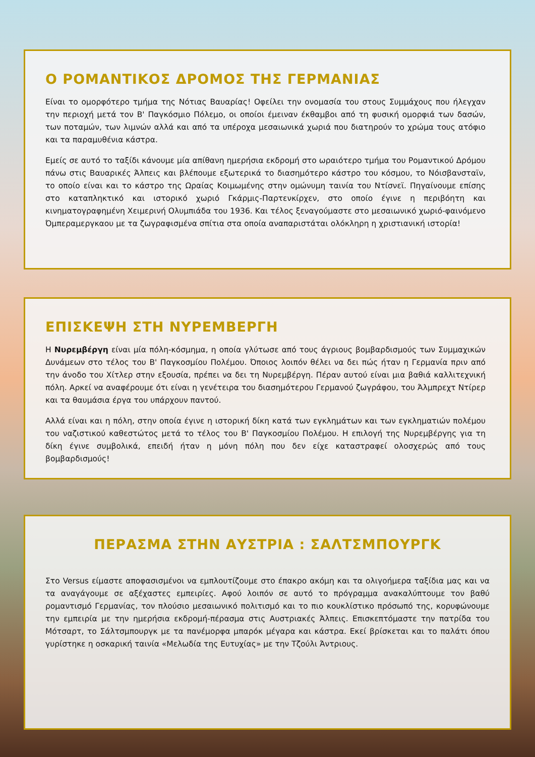Ο ΡΟΜΑΝΤΙΚΟΣ ΔΡΟΜΟΣ ΤΗΣ ΓΕΡΜΑΝΙΑΣ
Είναι το ομορφότερο τμήμα της Νότιας Βαυαρίας! Οφείλει την ονομασία του στους Συμμάχους που ήλεγχαν την περιοχή μετά τον Β' Παγκόσμιο Πόλεμο, οι οποίοι έμειναν έκθαμβοι από τη φυσική ομορφιά των δασών, των ποταμών, των λιμνών αλλά και από τα υπέροχα μεσαιωνικά χωριά που διατηρούν το χρώμα τους ατόφιο και τα παραμυθένια κάστρα.
Εμείς σε αυτό το ταξίδι κάνουμε μία απίθανη ημερήσια εκδρομή στο ωραιότερο τμήμα του Ρομαντικού Δρόμου πάνω στις Βαυαρικές Άλπεις και βλέπουμε εξωτερικά το διασημότερο κάστρο του κόσμου, το Νόισβανσταϊν, το οποίο είναι και το κάστρο της Ωραίας Κοιμωμένης στην ομώνυμη ταινία του Ντίσνεϊ. Πηγαίνουμε επίσης στο καταπληκτικό και ιστορικό χωριό Γκάρμις-Παρτενκίρχεν, στο οποίο έγινε η περιβόητη και κινηματογραφημένη Χειμερινή Ολυμπιάδα του 1936. Και τέλος ξεναγούμαστε στο μεσαιωνικό χωριό-φαινόμενο Όμπεραμεργκαου με τα ζωγραφισμένα σπίτια στα οποία αναπαριστάται ολόκληρη η χριστιανική ιστορία!
ΕΠΙΣΚΕΨΗ ΣΤΗ ΝΥΡΕΜΒΕΡΓΗ
Η Νυρεμβέργη είναι μία πόλη-κόσμημα, η οποία γλύτωσε από τους άγριους βομβαρδισμούς των Συμμαχικών Δυνάμεων στο τέλος του Β' Παγκοσμίου Πολέμου. Όποιος λοιπόν θέλει να δει πώς ήταν η Γερμανία πριν από την άνοδο του Χίτλερ στην εξουσία, πρέπει να δει τη Νυρεμβέργη. Πέραν αυτού είναι μια βαθιά καλλιτεχνική πόλη. Αρκεί να αναφέρουμε ότι είναι η γενέτειρα του διασημότερου Γερμανού ζωγράφου, του Άλμπρεχτ Ντίρερ και τα θαυμάσια έργα του υπάρχουν παντού.
Αλλά είναι και η πόλη, στην οποία έγινε η ιστορική δίκη κατά των εγκλημάτων και των εγκληματιών πολέμου του ναζιστικού καθεστώτος μετά το τέλος του Β' Παγκοσμίου Πολέμου. Η επιλογή της Νυρεμβέργης για τη δίκη έγινε συμβολικά, επειδή ήταν η μόνη πόλη που δεν είχε καταστραφεί ολοσχερώς από τους βομβαρδισμούς!
ΠΕΡΑΣΜΑ ΣΤΗΝ ΑΥΣΤΡΙΑ : ΣΑΛΤΣΜΠΟΥΡΓΚ
Στο Versus είμαστε αποφασισμένοι να εμπλουτίζουμε στο έπακρο ακόμη και τα ολιγοήμερα ταξίδια μας και να τα αναγάγουμε σε αξέχαστες εμπειρίες. Αφού λοιπόν σε αυτό το πρόγραμμα ανακαλύπτουμε τον βαθύ ρομαντισμό Γερμανίας, τον πλούσιο μεσαιωνικό πολιτισμό και το πιο κουκλίστικο πρόσωπό της, κορυφώνουμε την εμπειρία με την ημερήσια εκδρομή-πέρασμα στις Αυστριακές Άλπεις. Επισκεπτόμαστε την πατρίδα του Μότσαρτ, το Σάλτσμπουργκ με τα πανέμορφα μπαρόκ μέγαρα και κάστρα. Εκεί βρίσκεται και το παλάτι όπου γυρίστηκε η οσκαρική ταινία «Μελωδία της Ευτυχίας» με την Τζούλι Άντριους.